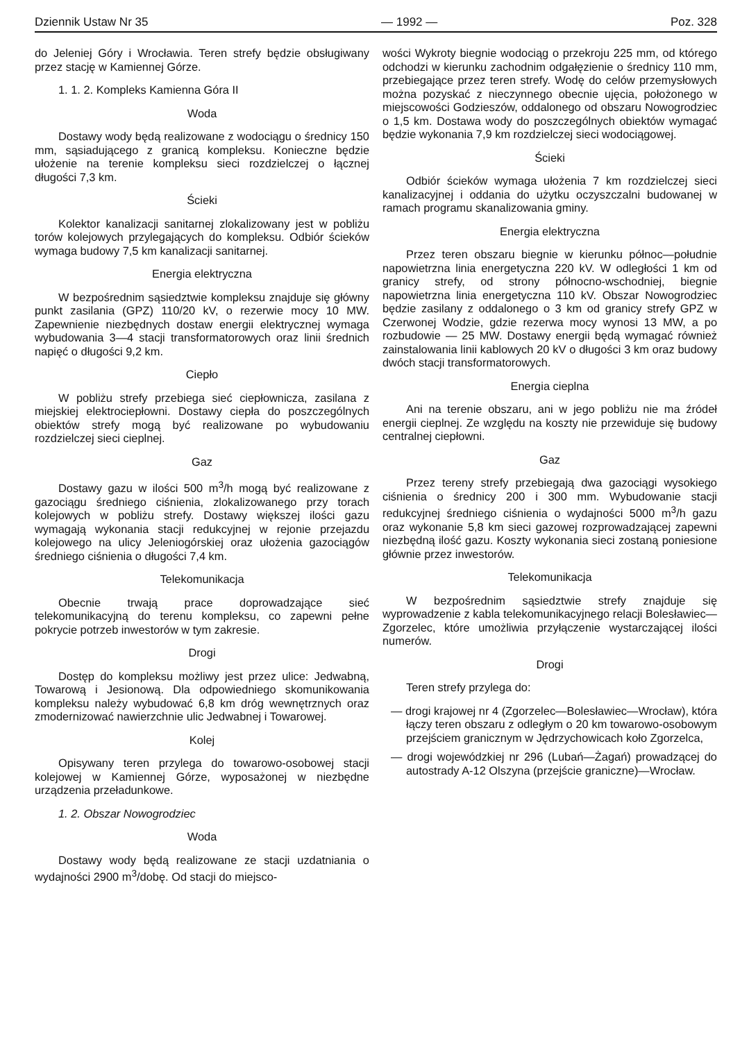Dziennik Ustaw Nr 35 — 1992 — Poz. 328
do Jeleniej Góry i Wrocławia. Teren strefy będzie obsługiwany przez stację w Kamiennej Górze.
1. 1. 2. Kompleks Kamienna Góra II
Woda
Dostawy wody będą realizowane z wodociągu o średnicy 150 mm, sąsiadującego z granicą kompleksu. Konieczne będzie ułożenie na terenie kompleksu sieci rozdzielczej o łącznej długości 7,3 km.
Ścieki
Kolektor kanalizacji sanitarnej zlokalizowany jest w pobliżu torów kolejowych przylegających do kompleksu. Odbiór ścieków wymaga budowy 7,5 km kanalizacji sanitarnej.
Energia elektryczna
W bezpośrednim sąsiedztwie kompleksu znajduje się główny punkt zasilania (GPZ) 110/20 kV, o rezerwie mocy 10 MW. Zapewnienie niezbędnych dostaw energii elektrycznej wymaga wybudowania 3—4 stacji transformatorowych oraz linii średnich napięć o długości 9,2 km.
Ciepło
W pobliżu strefy przebiega sieć ciepłownicza, zasilana z miejskiej elektrociepłowni. Dostawy ciepła do poszczególnych obiektów strefy mogą być realizowane po wybudowaniu rozdzielczej sieci cieplnej.
Gaz
Dostawy gazu w ilości 500 m<sup>3</sup>/h mogą być realizowane z gazociągu średniego ciśnienia, zlokalizowanego przy torach kolejowych w pobliżu strefy. Dostawy większej ilości gazu wymagają wykonania stacji redukcyjnej w rejonie przejazdu kolejowego na ulicy Jeleniogórskiej oraz ułożenia gazociągów średniego ciśnienia o długości 7,4 km.
Telekomunikacja
Obecnie trwają prace doprowadzające sieć telekomunikacyjną do terenu kompleksu, co zapewni pełne pokrycie potrzeb inwestorów w tym zakresie.
Drogi
Dostęp do kompleksu możliwy jest przez ulice: Jedwabną, Towarową i Jesionową. Dla odpowiedniego skomunikowania kompleksu należy wybudować 6,8 km dróg wewnętrznych oraz zmodernizować nawierzchnie ulic Jedwabnej i Towarowej.
Kolej
Opisywany teren przylega do towarowo-osobowej stacji kolejowej w Kamiennej Górze, wyposażonej w niezbędne urządzenia przeładunkowe.
1. 2. Obszar Nowogrodziec
Woda
Dostawy wody będą realizowane ze stacji uzdatniania o wydajności 2900 m<sup>3</sup>/dobę. Od stacji do miejsco-
wości Wykroty biegnie wodociąg o przekroju 225 mm, od którego odchodzi w kierunku zachodnim odgałęzienie o średnicy 110 mm, przebiegające przez teren strefy. Wodę do celów przemysłowych można pozyskać z nieczynnego obecnie ujęcia, położonego w miejscowości Godzieszów, oddalonego od obszaru Nowogrodziec o 1,5 km. Dostawa wody do poszczególnych obiektów wymagać będzie wykonania 7,9 km rozdzielczej sieci wodociągowej.
Ścieki
Odbiór ścieków wymaga ułożenia 7 km rozdzielczej sieci kanalizacyjnej i oddania do użytku oczyszczalni budowanej w ramach programu skanalizowania gminy.
Energia elektryczna
Przez teren obszaru biegnie w kierunku północ—południe napowietrzna linia energetyczna 220 kV. W odległości 1 km od granicy strefy, od strony północno-wschodniej, biegnie napowietrzna linia energetyczna 110 kV. Obszar Nowogrodziec będzie zasilany z oddalonego o 3 km od granicy strefy GPZ w Czerwonej Wodzie, gdzie rezerwa mocy wynosi 13 MW, a po rozbudowie — 25 MW. Dostawy energii będą wymagać również zainstalowania linii kablowych 20 kV o długości 3 km oraz budowy dwóch stacji transformatorowych.
Energia cieplna
Ani na terenie obszaru, ani w jego pobliżu nie ma źródeł energii cieplnej. Ze względu na koszty nie przewiduje się budowy centralnej ciepłowni.
Gaz
Przez tereny strefy przebiegają dwa gazociągi wysokiego ciśnienia o średnicy 200 i 300 mm. Wybudowanie stacji redukcyjnej średniego ciśnienia o wydajności 5000 m<sup>3</sup>/h gazu oraz wykonanie 5,8 km sieci gazowej rozprowadzającej zapewni niezbędną ilość gazu. Koszty wykonania sieci zostaną poniesione głównie przez inwestorów.
Telekomunikacja
W bezpośrednim sąsiedztwie strefy znajduje się wyprowadzenie z kabla telekomunikacyjnego relacji Bolesławiec—Zgorzelec, które umożliwia przyłączenie wystarczającej ilości numerów.
Drogi
Teren strefy przylega do:
— drogi krajowej nr 4 (Zgorzelec—Bolesławiec—Wrocław), która łączy teren obszaru z odległym o 20 km towarowo-osobowym przejściem granicznym w Jędrzychowicach koło Zgorzelca,
— drogi wojewódzkiej nr 296 (Lubań—Żagań) prowadzącej do autostrady A-12 Olszyna (przejście graniczne)—Wrocław.